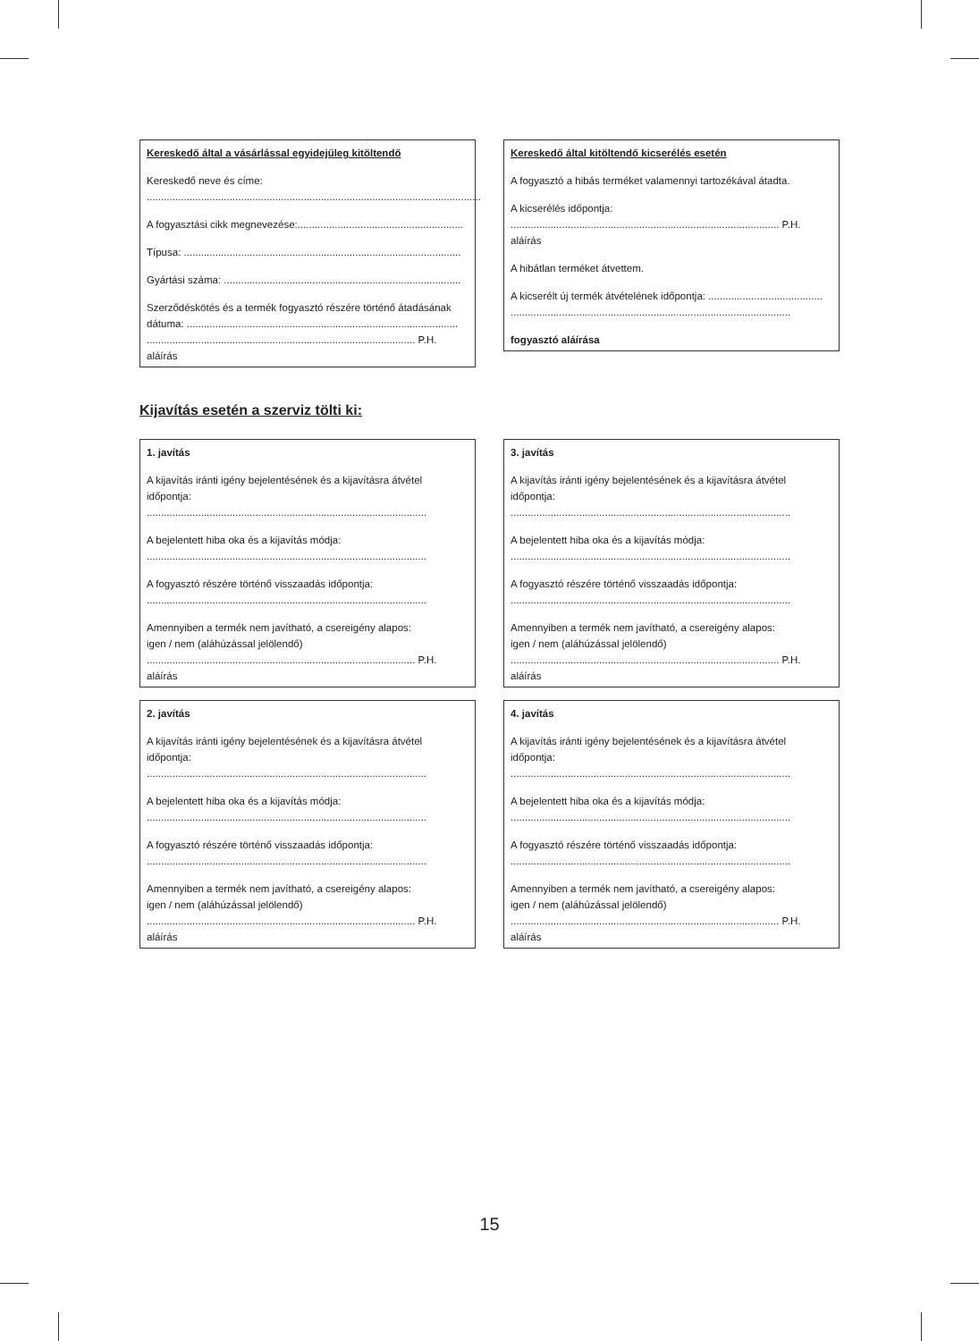Kereskedő által a vásárlással egyidejűleg kitöltendő
Kereskedő neve és címe:
.....................................................................................................................
A fogyasztási cikk megnevezése:..........................................................
Típusa: .................................................................................................
Gyártási száma: ...................................................................................
Szerződéskötés és a termék fogyasztó részére történő átadásának dátuma: ...............................................................................................
.............................................................................................. P.H.
aláírás
Kereskedő által kitöltendő kicserélés esetén
A fogyasztó a hibás terméket valamennyi tartozékával átadta.
A kicserélés időpontja:
.............................................................................................. P.H.
aláírás
A hibátlan terméket átvettem.
A kicserélt új termék átvételének időpontja: ........................................
..................................................................................................
fogyasztó aláírása
Kijavítás esetén a szerviz tölti ki:
1. javítás
A kijavítás iránti igény bejelentésének és a kijavításra átvétel időpontja:
..................................................................................................
A bejelentett hiba oka és a kijavítás módja:
..................................................................................................
A fogyasztó részére történő visszaadás időpontja:
..................................................................................................
Amennyiben a termék nem javítható, a csereigény alapos:
igen / nem (aláhúzással jelölendő)
.............................................................................................. P.H.
aláírás
3. javítás
A kijavítás iránti igény bejelentésének és a kijavításra átvétel időpontja:
..................................................................................................
A bejelentett hiba oka és a kijavítás módja:
..................................................................................................
A fogyasztó részére történő visszaadás időpontja:
..................................................................................................
Amennyiben a termék nem javítható, a csereigény alapos:
igen / nem (aláhúzással jelölendő)
.............................................................................................. P.H.
aláírás
2. javítás
A kijavítás iránti igény bejelentésének és a kijavításra átvétel időpontja:
..................................................................................................
A bejelentett hiba oka és a kijavítás módja:
..................................................................................................
A fogyasztó részére történő visszaadás időpontja:
..................................................................................................
Amennyiben a termék nem javítható, a csereigény alapos:
igen / nem (aláhúzással jelölendő)
.............................................................................................. P.H.
aláírás
4. javítás
A kijavítás iránti igény bejelentésének és a kijavításra átvétel időpontja:
..................................................................................................
A bejelentett hiba oka és a kijavítás módja:
..................................................................................................
A fogyasztó részére történő visszaadás időpontja:
..................................................................................................
Amennyiben a termék nem javítható, a csereigény alapos:
igen / nem (aláhúzással jelölendő)
.............................................................................................. P.H.
aláírás
15